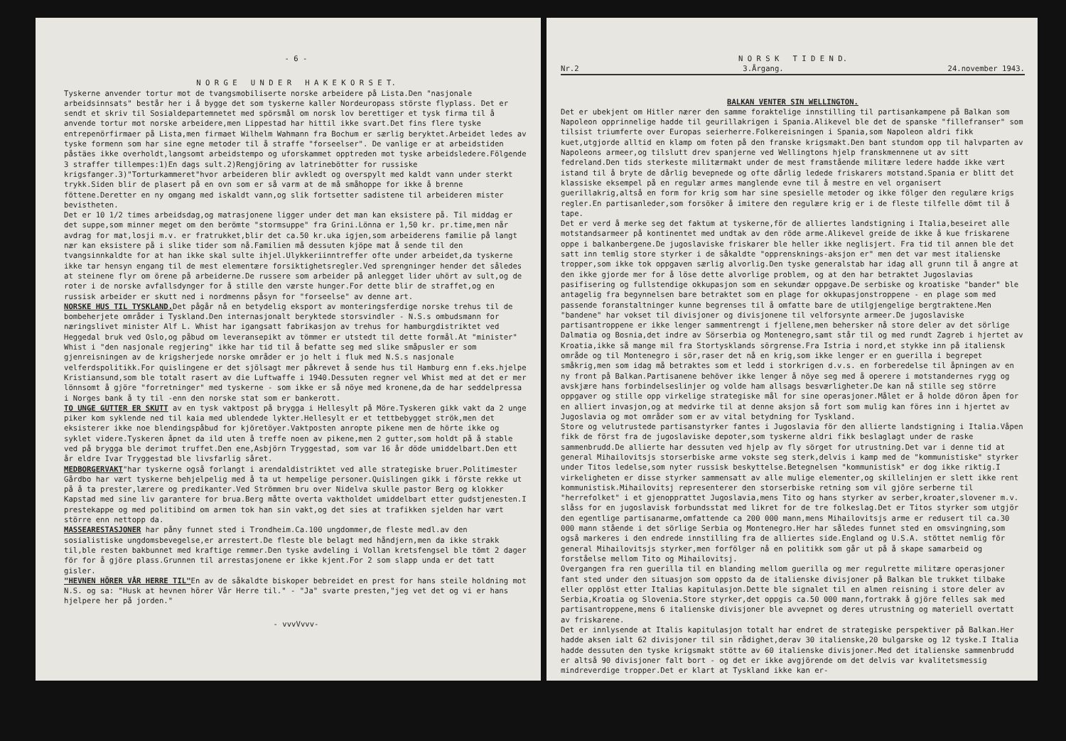- 6 -
N O R G E U N D E R H A K E K O R S E T.
Tyskerne anvender tortur mot de tvangsmobiliserte norske arbeidere på Lista.Den "nasjonale arbeidsinnsats" består her i å bygge det som tyskerne kaller Nordeuropass störste flyplass. Det er sendt et skriv til Sosialdepartemnetet med spörsmål om norsk lov berettiger et tysk firma til å anvende tortur mot norske arbeidere,men Lippestad har hittil ikke svart.Det fins flere tyske entrepenörfirmaer på Lista,men firmaet Wilhelm Wahmann fra Bochum er særlig beryktet.Arbeidet ledes av tyske formenn som har sine egne metoder til å straffe "forseelser". De vanlige er at arbeidstiden påstäes ikke overholdt,langsomt arbeidstempo og uforskammet opptreden mot tyske arbeidsledere.Fölgende 3 straffer tillempes:1)En dags sult.2)Rengjöring av latrinebötter for russiske krigsfanger.3)"Torturkammeret"hvor arbeideren blir avkledt og overspylt med kaldt vann under sterkt trykk.Siden blir de plasert på en ovn som er så varm at de må småhoppe for ikke å brenne föttene.Deretter en ny omgang med iskaldt vann,og slik fortsetter sadistene til arbeideren mister bevistheten.
Det er 10 1/2 times arbeidsdag,og matrasjonene ligger under det man kan eksistere på. Til middag er det suppe,som minner meget om den berömte "stormsuppe" fra Grini.Lönna er 1,50 kr. pr.time,men når avdrag for mat,losji m.v. er fratrukket,blir det ca.50 kr.uka igjen,som arbeiderens familie på langt nær kan eksistere på i slike tider som nå.Familien må dessuten kjöpe mat å sende til den tvangsinnkaldte for at han ikke skal sulte ihjel.Ulykkeriinntreffer ofte under arbeidet,da tyskerne ikke tar hensyn engang til de mest elementære forsiktighetsregler.Ved sprengninger hender det således at steinene flyr om örene på arbeiderne.De russere som arbeider på anlegget lider uhört av sult,og de roter i de norske avfallsdynger for å stille den værste hunger.For dette blir de straffet,og en russisk arbeider er skutt ned i nordmenns påsyn for "forseelse" av denne art.
NORSKE HUS TIL TYSKLAND. Det pågår nå en betydelig eksport av monteringsferdige norske trehus til de bombeherjete områder i Tyskland.Den internasjonalt beryktede storsvindler - N.S.s ombudsmann for næringslivet minister Alf L. Whist har igangsatt fabrikasjon av trehus for hamburgdistriktet ved Heggedal bruk ved Oslo,og påbud om leveransepikt av tömmer er utstedt til dette formål.At "minister" Whist i "den nasjonale regjering" ikke har tid til å befatte seg med slike småpusler er som gjenreisningen av de krigsherjede norske områder er jo helt i fluk med N.S.s nasjonale velferdspolitikk.For quislingene er det sjölsagt mer påkrevet å sende hus til Hamburg enn f.eks.hjelpe Kristiansund,som ble totalt rasert av die Luftwaffe i 1940.Dessuten regner vel Whist med at det er mer lönnsomt å gjöre "forretninger" med tyskerne - som ikke er så nöye med kronene,da de har seddelpressa i Norges bank å ty til -enn den norske stat som er bankerott.
TO UNGE GUTTER ER SKUTT av en tysk vaktpost på brygga i Hellesylt på Möre.Tyskeren gikk vakt da 2 unge piker kom syklende ned til kaia med ublendede lykter.Hellesylt er et tettbebygget strök,men det eksisterer ikke noe blendingspåbud for kjöretöyer.Vaktposten anropte pikene men de hörte ikke og syklet videre.Tyskeren åpnet da ild uten å treffe noen av pikene,men 2 gutter,som holdt på å stable ved på brygga ble derimot truffet.Den ene,Asbjörn Tryggestad, som var 16 år döde umiddelbart.Den ett år eldre Ivar Tryggestad ble livsfarlig såret.
MEDBORGERVAKT"har tyskerne også forlangt i arendaldistriktet ved alle strategiske bruer.Politimester Gårdbo har vært tyskerne behjelpelig med å ta ut hempelige personer.Quislingen gikk i förste rekke ut på å ta prester,lærere og predikanter.Ved Strömmen bru over Nidelva skulle pastor Berg og klokker Kapstad med sine liv garantere for brua.Berg måtte overta vaktholdet umiddelbart etter gudstjenesten.I prestekappe og med politibind om armen tok han sin vakt,og det sies at trafikken sjelden har vært större enn nettopp da.
MASSEARESTASJONER har påny funnet sted i Trondheim.Ca.100 ungdommer,de fleste medl.av den sosialistiske ungdomsbevegelse,er arrestert.De fleste ble belagt med håndjern,men da ikke strakk til,ble resten bakbunnet med kraftige remmer.Den tyske avdeling i Vollan kretsfengsel ble tömt 2 dager för for å gjöre plass.Grunnen til arrestasjonene er ikke kjent.For 2 som slapp unda er det tatt gisler.
"HEVNEN HÖRER VÅR HERRE TIL"En av de såkaldte biskoper bebreidet en prest for hans steile holdning mot N.S. og sa: "Husk at hevnen hörer Vår Herre til." - "Ja" svarte presten,"jeg vet det og vi er hans hjelpere her på jorden."
- vvvVvvv-
N O R S K T I D E N D.
Nr.2 3.Årgang. 24.november 1943.
BALKAN VENTER SIN WELLINGTON.
Det er ubekjent om Hitler nærer den samme forakteligе innstilling til partisankampene på Balkan som Napoleon opprinnelige hadde til geurillakrigen i Spania.Alikevel ble det de spanske "fillefranser" som tilsist triumferte over Europas seierherre.Folkereisningen i Spania,som Napoleon aldri fikk kuet,utgjorde alltid en klamp om foten på den franske krigsmakt.Den bant stundom opp til halvparten av Napoleons armeer,og tilslutt drev spanjerne ved Wellingtons hjelp franskmennene ut av sitt fedreland.Den tids sterkeste militærmakt under de mest framstående militære ledere hadde ikke vært istand til å bryte de dårlig bevepnede og ofte dårlig ledede friskarers motstand.Spania er blitt det klassiske eksempel på en regulær armes manglende evne til å mestre en vel organisert guerillakrig,altså en form for krig som har sine spesielle metoder og ikke fölger den regulære krigs regler.En partisanleder,som forsöker å imitere den regulære krig er i de fleste tilfelle dömt til å tape.
Det er verd å merke seg det faktum at tyskerne,för de alliertes landstigning i Italia,beseiret alle motstandsarmeer på kontinentet med undtak av den röde arme.Alikevel greide de ikke å kue friskarene oppe i balkanbergene.De jugoslaviske friskarer ble heller ikke neglisjert. Fra tid til annen ble det satt inn temlig store styrker i de såkaldte "opprensknings-aksjon er" men det var mest italienske tropper,som ikke tok oppgaven særlig alvorlig.Den tyske generalstab har idag all grunn til å angre at den ikke gjorde mer for å löse dette alvorlige problem, og at den har betraktet Jugoslavias pasifisering og fullstendige okkupasjon som en sekundær oppgave.De serbiske og kroatiske "bander" ble antagelig fra begynnelsen bare betraktet som en plage for okkupasjonstroppene - en plage som med passende foranstaltninger kunne begrenses til å omfatte bare de utilgjengelige bergtraktene.Men "bandene" har vokset til divisjoner og divisjonene til velforsynte armeer.De jugoslaviske partisantroppene er ikke lenger sammentrengt i fjellene,men behersker nå store deler av det sörlige Dalmatia og Bosnia,det indre av Sörserbia og Montenegro,samt står til og med rundt Zagreb i hjertet av Kroatia,ikke så mange mil fra Stortysklands sörgrense.Fra Istria i nord,et stykke inn på italiensk område og til Montenegro i sör,raser det nå en krig,som ikke lenger er en guerilla i begrepet småkrig,men som idag må betraktes som et ledd i storkrigen d.v.s. en forberedelse til åpningen av en ny front på Balkan.Partisanene behöver ikke lenger å nöye seg med å operere i motstandernes rygg og avskjære hans forbindelseslinjer og volde ham allsags besværligheter.De kan nå stille seg större oppgaver og stille opp virkelige strategiske mål for sine operasjoner.Målet er å holde döron åpen for en alliert invasjon,og at medvirke til at denne aksjon så fort som mulig kan föres inn i hjertet av Jugoslavia og mot områder som er av vital betydning for Tyskland.
Store og velutrustede partisanstyrker fantes i Jugoslavia för den allierte landstigning i Italia.Våpen fikk de först fra de jugoslaviske depoter,som tyskerne aldri fikk beslaglagt under de raske sammenbrudd.De allierte har dessuten ved hjelp av fly sörget for utrustning.Det var i denne tid at general Mihailovitsjs storserbiske arme vokste seg sterk,delvis i kamp med de "kommunistiske" styrker under Titos ledelse,som nyter russisk beskyttelse.Betegnelsen "kommunistisk" er dog ikke riktig.I virkeligheten er disse styrker sammensatt av alle mulige elementer,og skillelinjen er slett ikke rent kommunistisk.Mihailovitsj representerer den storserbiske retning som vil gjöre serberne til "herrefolket" i et gjenopprattet Jugoslavia,mens Tito og hans styrker av serber,kroater,slovener m.v. slåss for en jugoslavisk forbundsstat med likret for de tre folkeslag.Det er Titos styrker som utgjör den egentlige partisanarme,omfattende ca 200 000 mann,mens Mihailovitsjs arme er redusert til ca.30 000 mann stående i det sörlige Serbia og Montenegro.Her har således funnet sted en omsvingning,som også markeres i den endrede innstilling fra de alliertes side.England og U.S.A. stöttet nemlig för general Mihailovitsjs styrker,men forfölger nå en politikk som går ut på å skape samarbeid og forståelse mellom Tito og Mihailovitsj.
Overgangen fra ren guerilla til en blanding mellom guerilla og mer regulrette militære operasjoner fant sted under den situasjon som oppsto da de italienske divisjoner på Balkan ble trukket tilbake eller opplöst etter Italias kapitulasjon.Dette ble signalet til en almen reisning i store deler av Serbia,Kroatia og Slovenia.Store styrker,det oppgis ca.50 000 mann,fortrakk å gjöre felles sak med partisantroppene,mens 6 italienske divisjoner ble avvepnet og deres utrustning og materiell overtatt av friskarene.
Det er innlysende at Italis kapitulasjon totalt har endret de strategiske perspektiver på Balkan.Her hadde aksen ialt 62 divisjoner til sin rådighet,derav 30 italienske,20 bulgarske og 12 tyske.I Italia hadde dessuten den tyske krigsmakt stötte av 60 italienske divisjoner.Med det italienske sammenbrudd er altså 90 divisjoner falt bort - og det er ikke avgjörende om det delvis var kvalitetsmessig mindreverdige tropper.Det er klart at Tyskland ikke kan er-